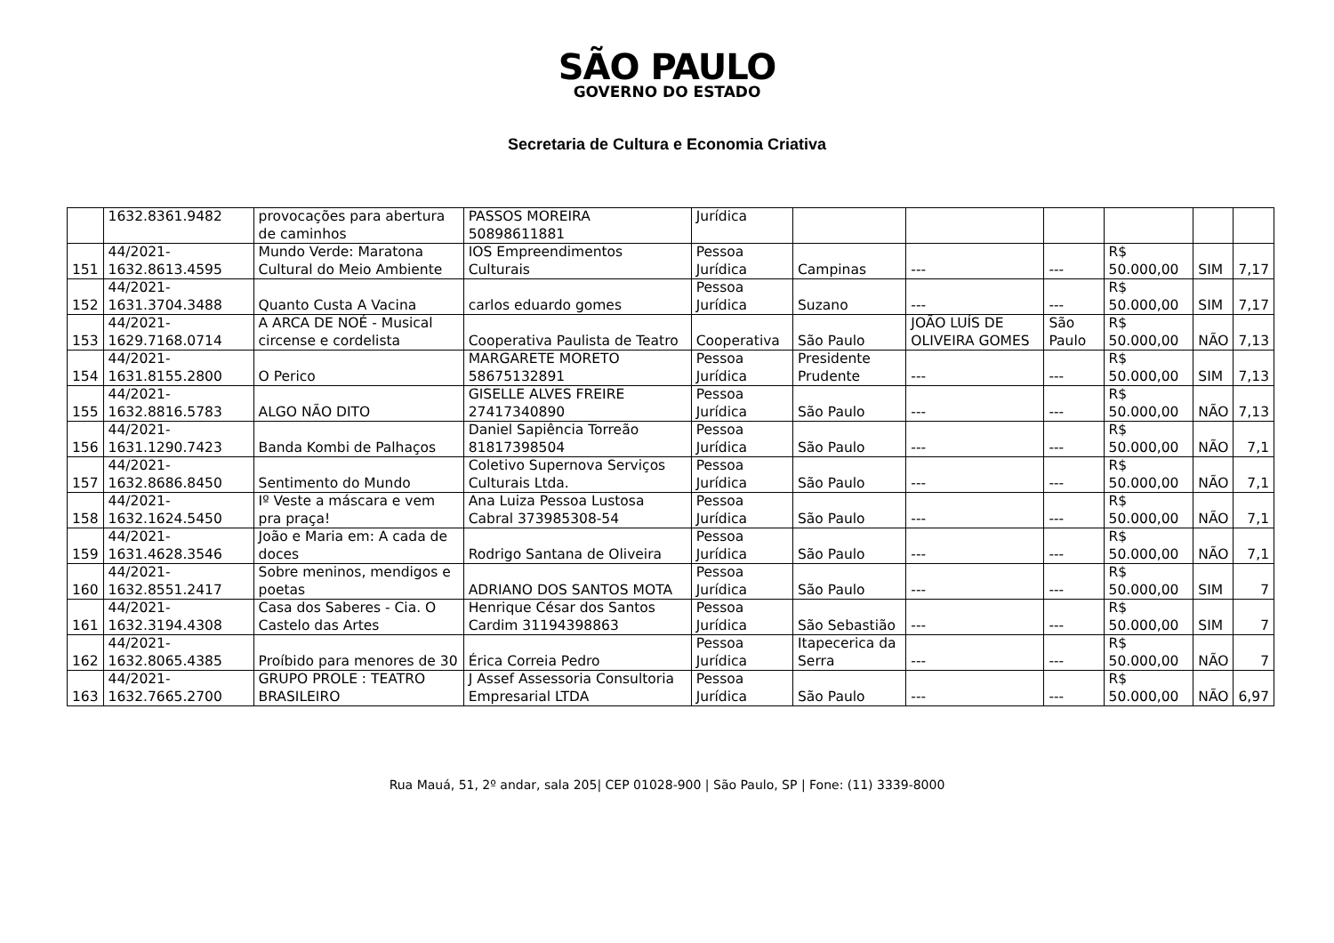SÃO PAULO
GOVERNO DO ESTADO
Secretaria de Cultura e Economia Criativa
| | 1632.8361.9482 | provocações para abertura de caminhos | PASSOS MOREIRA 50898611881 | Jurídica | | | | | | |
| 151 | 44/2021-1632.8613.4595 | Mundo Verde: Maratona Cultural do Meio Ambiente | IOS Empreendimentos Culturais | Pessoa Jurídica | Campinas | --- | --- | R$ 50.000,00 | SIM | 7,17 |
| 152 | 44/2021-1631.3704.3488 | Quanto Custa A Vacina | carlos eduardo gomes | Pessoa Jurídica | Suzano | --- | --- | R$ 50.000,00 | SIM | 7,17 |
| 153 | 44/2021-1629.7168.0714 | A ARCA DE NOÉ - Musical circense e cordelista | Cooperativa Paulista de Teatro | Cooperativa | São Paulo | JOÃO LUÍS DE OLIVEIRA GOMES | São Paulo | R$ 50.000,00 | NÃO | 7,13 |
| 154 | 44/2021-1631.8155.2800 | O Perico | MARGARETE MORETO 58675132891 | Pessoa Jurídica | Presidente Prudente | --- | --- | R$ 50.000,00 | SIM | 7,13 |
| 155 | 44/2021-1632.8816.5783 | ALGO NÃO DITO | GISELLE ALVES FREIRE 27417340890 | Pessoa Jurídica | São Paulo | --- | --- | R$ 50.000,00 | NÃO | 7,13 |
| 156 | 44/2021-1631.1290.7423 | Banda Kombi de Palhaços | Daniel Sapiência Torreão 81817398504 | Pessoa Jurídica | São Paulo | --- | --- | R$ 50.000,00 | NÃO | 7,1 |
| 157 | 44/2021-1632.8686.8450 | Sentimento do Mundo | Coletivo Supernova Serviços Culturais Ltda. | Pessoa Jurídica | São Paulo | --- | --- | R$ 50.000,00 | NÃO | 7,1 |
| 158 | 44/2021-1632.1624.5450 | Iº Veste a máscara e vem pra praça! | Ana Luiza Pessoa Lustosa Cabral 373985308-54 | Pessoa Jurídica | São Paulo | --- | --- | R$ 50.000,00 | NÃO | 7,1 |
| 159 | 44/2021-1631.4628.3546 | João e Maria em: A cada de doces | Rodrigo Santana de Oliveira | Pessoa Jurídica | São Paulo | --- | --- | R$ 50.000,00 | NÃO | 7,1 |
| 160 | 44/2021-1632.8551.2417 | Sobre meninos, mendigos e poetas | ADRIANO DOS SANTOS MOTA | Pessoa Jurídica | São Paulo | --- | --- | R$ 50.000,00 | SIM | 7 |
| 161 | 44/2021-1632.3194.4308 | Casa dos Saberes - Cia. O Castelo das Artes | Henrique César dos Santos Cardim 31194398863 | Pessoa Jurídica | São Sebastião | --- | --- | R$ 50.000,00 | SIM | 7 |
| 162 | 44/2021-1632.8065.4385 | Proíbido para menores de 30 | Érica Correia Pedro | Pessoa Jurídica | Itapecerica da Serra | --- | --- | R$ 50.000,00 | NÃO | 7 |
| 163 | 44/2021-1632.7665.2700 | GRUPO PROLE : TEATRO BRASILEIRO | J Assef Assessoria Consultoria Empresarial LTDA | Pessoa Jurídica | São Paulo | --- | --- | R$ 50.000,00 | NÃO | 6,97 |
Rua Mauá, 51, 2º andar, sala 205| CEP 01028-900 | São Paulo, SP | Fone: (11) 3339-8000